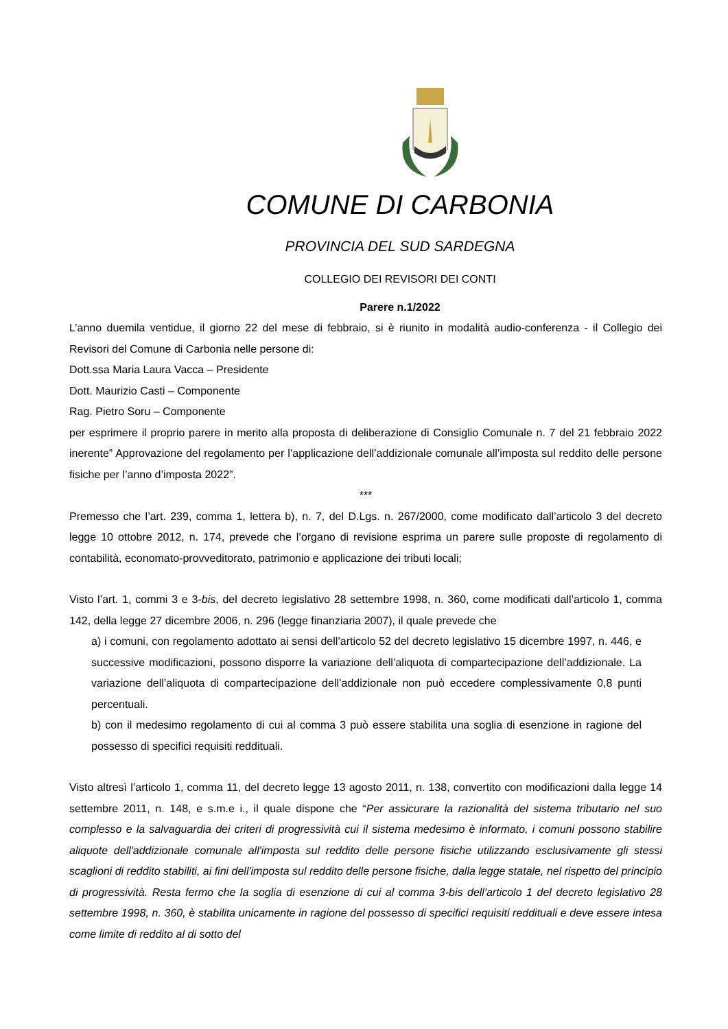COMUNE DI CARBONIA
PROVINCIA DEL SUD SARDEGNA
COLLEGIO DEI REVISORI DEI CONTI
Parere n.1/2022
L’anno duemila ventidue, il giorno 22 del mese di febbraio, si è riunito in modalità audio-conferenza - il Collegio dei Revisori del Comune di Carbonia nelle persone di:
Dott.ssa Maria Laura Vacca – Presidente
Dott. Maurizio Casti – Componente
Rag. Pietro Soru – Componente
per esprimere il proprio parere in merito alla proposta di deliberazione di Consiglio Comunale n. 7 del 21 febbraio 2022 inerente” Approvazione del regolamento per l’applicazione dell’addizionale comunale all’imposta sul reddito delle persone fisiche per l’anno d’imposta 2022”.
***
Premesso che l’art. 239, comma 1, lettera b), n. 7, del D.Lgs. n. 267/2000, come modificato dall’articolo 3 del decreto legge 10 ottobre 2012, n. 174, prevede che l’organo di revisione esprima un parere sulle proposte di regolamento di contabilità, economato-provveditorato, patrimonio e applicazione dei tributi locali;
Visto l’art. 1, commi 3 e 3-bis, del decreto legislativo 28 settembre 1998, n. 360, come modificati dall’articolo 1, comma 142, della legge 27 dicembre 2006, n. 296 (legge finanziaria 2007), il quale prevede che
a) i comuni, con regolamento adottato ai sensi dell’articolo 52 del decreto legislativo 15 dicembre 1997, n. 446, e successive modificazioni, possono disporre la variazione dell’aliquota di compartecipazione dell’addizionale. La variazione dell’aliquota di compartecipazione dell’addizionale non può eccedere complessivamente 0,8 punti percentuali.
b) con il medesimo regolamento di cui al comma 3 può essere stabilita una soglia di esenzione in ragione del possesso di specifici requisiti reddituali.
Visto altresì l’articolo 1, comma 11, del decreto legge 13 agosto 2011, n. 138, convertito con modificazioni dalla legge 14 settembre 2011, n. 148, e s.m.e i., il quale dispone che “Per assicurare la razionalità del sistema tributario nel suo complesso e la salvaguardia dei criteri di progressività cui il sistema medesimo è informato, i comuni possono stabilire aliquote dell'addizionale comunale all'imposta sul reddito delle persone fisiche utilizzando esclusivamente gli stessi scaglioni di reddito stabiliti, ai fini dell'imposta sul reddito delle persone fisiche, dalla legge statale, nel rispetto del principio di progressività. Resta fermo che la soglia di esenzione di cui al comma 3-bis dell'articolo 1 del decreto legislativo 28 settembre 1998, n. 360, è stabilita unicamente in ragione del possesso di specifici requisiti reddituali e deve essere intesa come limite di reddito al di sotto del